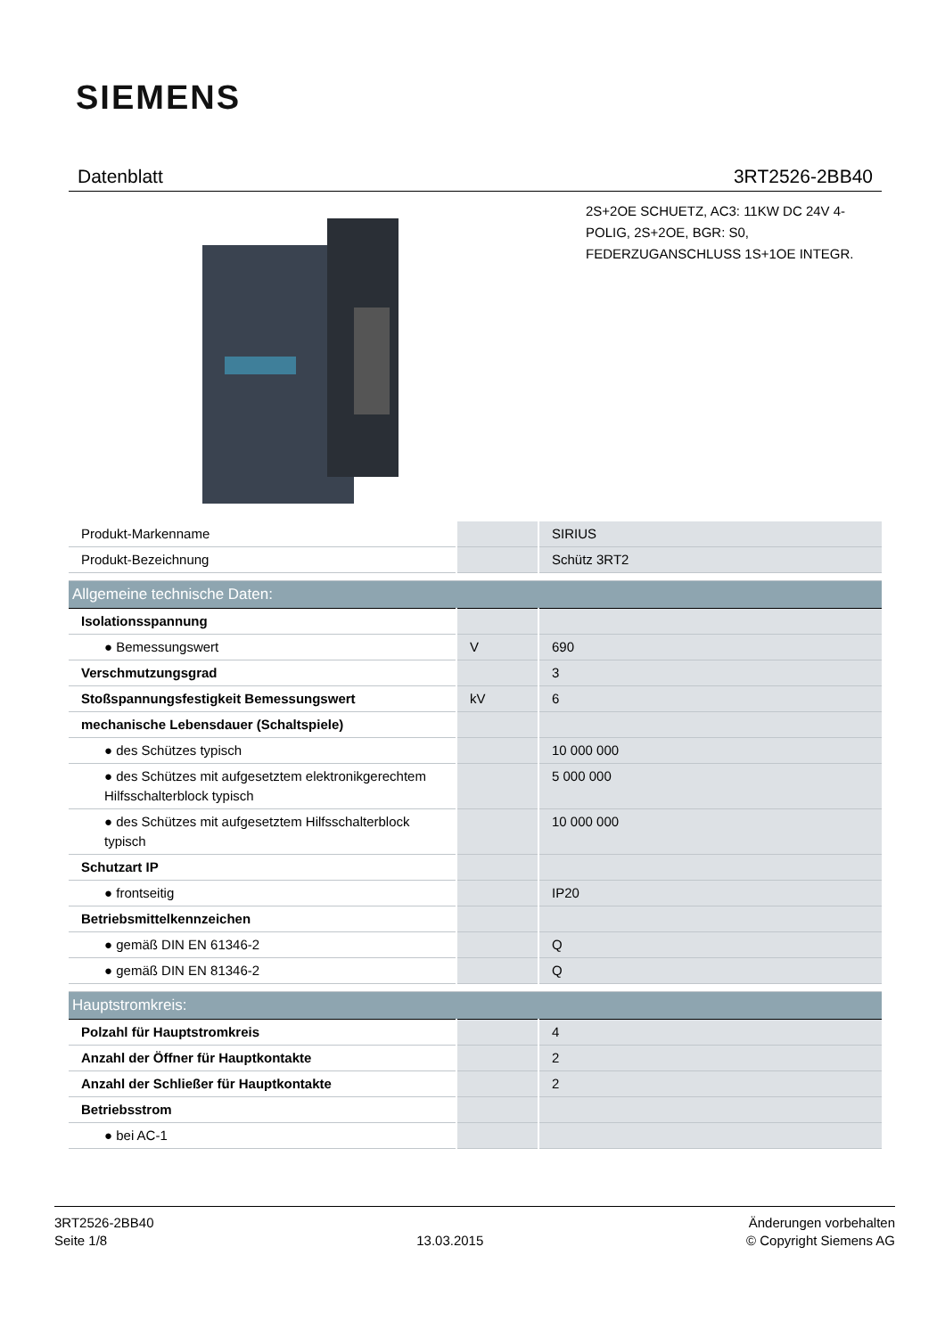SIEMENS
Datenblatt 3RT2526-2BB40
2S+2OE SCHUETZ, AC3: 11KW DC 24V 4-POLIG, 2S+2OE, BGR: S0, FEDERZUGANSCHLUSS 1S+1OE INTEGR.
| Produkt-Markenname | | SIRIUS |
| Produkt-Bezeichnung | | Schütz 3RT2 |
| Allgemeine technische Daten: | | |
| Isolationsspannung | | |
| ● Bemessungswert | V | 690 |
| Verschmutzungsgrad | | 3 |
| Stoßspannungsfestigkeit Bemessungswert | kV | 6 |
| mechanische Lebensdauer (Schaltspiele) | | |
| ● des Schützes typisch | | 10 000 000 |
| ● des Schützes mit aufgesetztem elektronikgerechtem Hilfsschalterblock typisch | | 5 000 000 |
| ● des Schützes mit aufgesetztem Hilfsschalterblock typisch | | 10 000 000 |
| Schutzart IP | | |
| ● frontseitig | | IP20 |
| Betriebsmittelkennzeichen | | |
| ● gemäß DIN EN 61346-2 | | Q |
| ● gemäß DIN EN 81346-2 | | Q |
| Hauptstromkreis: | | |
| Polzahl für Hauptstromkreis | | 4 |
| Anzahl der Öffner für Hauptkontakte | | 2 |
| Anzahl der Schließer für Hauptkontakte | | 2 |
| Betriebsstrom | | |
| ● bei AC-1 | | |
3RT2526-2BB40
Seite 1/8
13.03.2015
Änderungen vorbehalten
© Copyright Siemens AG